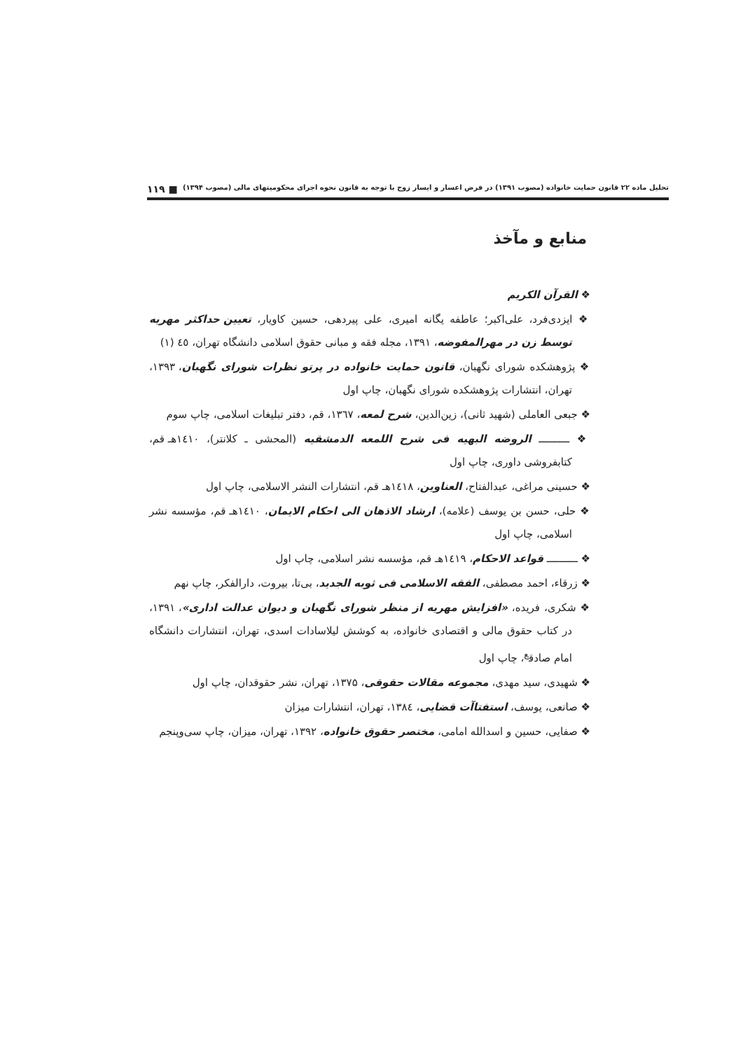تحلیل ماده ۲۲ قانون حمایت خانواده (مصوب ۱۳۹۱) در فرض اعسار و ایسار زوج با توجه به قانون نحوه اجرای محکومیتهای مالی (مصوب ۱۳۹۴) ■ ۱۱۹
منابع و مآخذ
❖ القرآن الکریم
❖ ایزدی‌فرد، علی‌اکبر؛ عاطفه یگانه امیری، علی پیردهی، حسین کاویار، تعیین حداکثر مهریه توسط زن در مهرالمفوضه، ۱۳۹۱، مجله فقه و مبانی حقوق اسلامی دانشگاه تهران، ٤٥ (۱)
❖ پژوهشکده شورای نگهبان، قانون حمایت خانواده در پرتو نظرات شورای نگهبان، ۱۳۹۳، تهران، انتشارات پژوهشکده شورای نگهبان، چاپ اول
❖ جبعی العاملی (شهید ثانی)، زین‌الدین، شرح لمعه، ۱۳٦۷، قم، دفتر تبلیغات اسلامی، چاپ سوم
❖ ــــــــــ الروضه البهیه فی شرح اللمعه الدمشقیه (المحشی ـ کلانتر)، ۱٤۱۰هـ قم، کتابفروشی داوری، چاپ اول
❖ حسینی مراغی، عبدالفتاح، العناوین، ۱٤۱۸هـ قم، انتشارات النشر الاسلامی، چاپ اول
❖ حلی، حسن بن یوسف (علامه)، ارشاد الاذهان الی احکام الایمان، ۱٤۱۰هـ قم، مؤسسه نشر اسلامی، چاپ اول
❖ ــــــــــ قواعد الاحکام، ۱٤۱۹هـ قم، مؤسسه نشر اسلامی، چاپ اول
❖ زرقاء، احمد مصطفی، الفقه الاسلامی فی ثوبه الجدید، بی‌تا، بیروت، دارالفکر، چاپ نهم
❖ شکری، فریده، «افزایش مهریه از منظر شورای نگهبان و دیوان عدالت اداری»، ۱۳۹۱، در کتاب حقوق مالی و اقتصادی خانواده، به کوشش لیلاسادات اسدی، تهران، انتشارات دانشگاه امام صادق<sup>ع</sup>، چاپ اول
❖ شهیدی، سید مهدی، مجموعه مقالات حقوقی، ۱۳۷۵، تهران، نشر حقوقدان، چاپ اول
❖ صانعی، یوسف، استفتاآت قضایی، ۱۳۸٤، تهران، انتشارات میزان
❖ صفایی، حسین و اسدالله امامی، مختصر حقوق خانواده، ۱۳۹۲، تهران، میزان، چاپ سی‌وپنجم